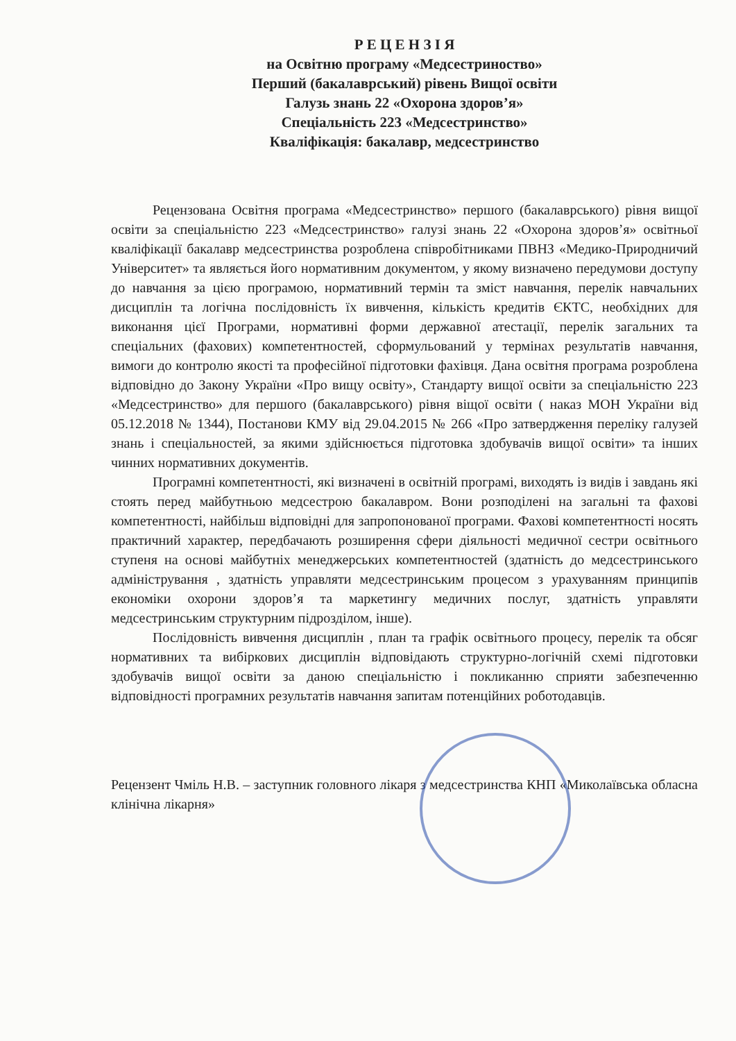Р Е Ц Е Н З І Я
на Освітню програму «Медсестриноство»
Перший (бакалаврський) рівень Вищої освіти
Галузь знань 22 «Охорона здоров’я»
Спеціальність 223 «Медсестринство»
Кваліфікація: бакалавр, медсестринство
Рецензована Освітня програма «Медсестринство» першого (бакалаврського) рівня вищої освіти за спеціальністю 223 «Медсестринство» галузі знань 22 «Охорона здоров’я» освітньої кваліфікації бакалавр медсестринства розроблена співробітниками ПВНЗ «Медико-Природничий Університет» та являється його нормативним документом, у якому визначено передумови доступу до навчання за цією програмою, нормативний термін та зміст навчання, перелік навчальних дисциплін та логічна послідовність їх вивчення, кількість кредитів ЄКТС, необхідних для виконання цієї Програми, нормативні форми державної атестації, перелік загальних та спеціальних (фахових) компетентностей, сформульований у термінах результатів навчання, вимоги до контролю якості та професійної підготовки фахівця. Дана освітня програма розроблена відповідно до Закону України «Про вищу освіту», Стандарту вищої освіти за спеціальністю 223 «Медсестринство» для першого (бакалаврського) рівня віщої освіти ( наказ МОН України від 05.12.2018 № 1344), Постанови КМУ від 29.04.2015 № 266 «Про затвердження переліку галузей знань і спеціальностей, за якими здійснюється підготовка здобувачів вищої освіти» та інших чинних нормативних документів.
Програмні компетентності, які визначені в освітній програмі, виходять із видів і завдань які стоять перед майбутньою медсестрою бакалавром. Вони розподілені на загальні та фахові компетентності, найбільш відповідні для запропонованої програми. Фахові компетентності носять практичний характер, передбачають розширення сфери діяльності медичної сестри освітнього ступеня на основі майбутніх менеджерських компетентностей (здатність до медсестринського адміністрування , здатність управляти медсестринським процесом з урахуванням принципів економіки охорони здоров’я та маркетингу медичних послуг, здатність управляти медсестринським структурним підрозділом, інше).
Послідовність вивчення дисциплін , план та графік освітнього процесу, перелік та обсяг нормативних та вибіркових дисциплін відповідають структурно-логічній схемі підготовки здобувачів вищої освіти за даною спеціальністю і покликанню сприяти забезпеченню відповідності програмних результатів навчання запитам потенційних роботодавців.
Рецензент Чміль Н.В. – заступник головного лікаря з медсестринства КНП «Миколаївська обласна клінічна лікарня»